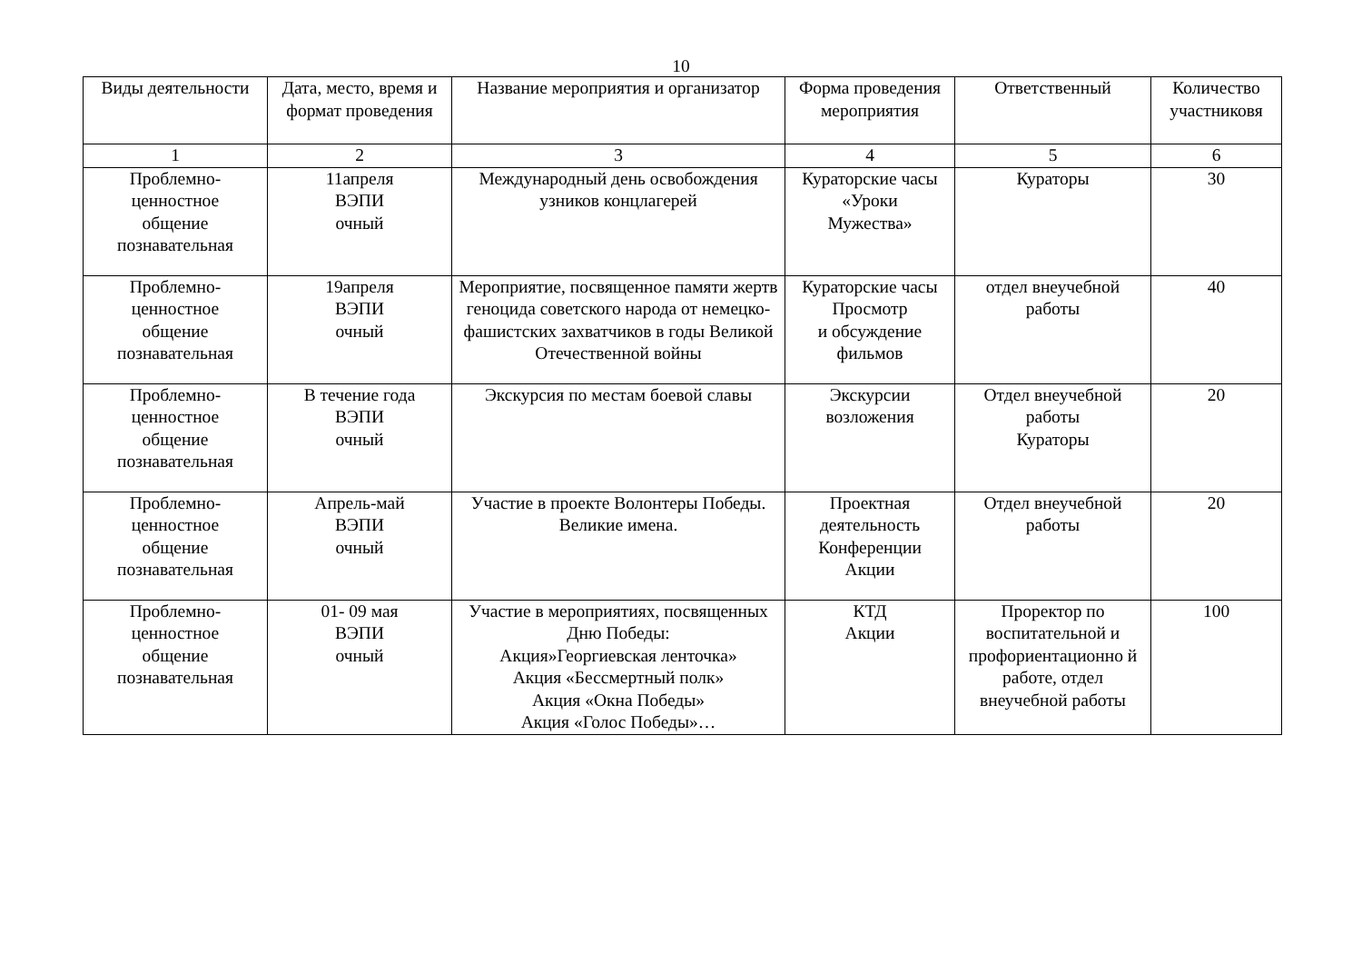10
| Виды деятельности | Дата, место, время и формат проведения | Название мероприятия и организатор | Форма проведения мероприятия | Ответственный | Количество участниковя |
| --- | --- | --- | --- | --- | --- |
| 1 | 2 | 3 | 4 | 5 | 6 |
| Проблемно- ценностное общение познавательная | 11апреля ВЭПИ очный | Международный день освобождения узников концлагерей | Кураторские часы «Уроки Мужества» | Кураторы | 30 |
| Проблемно- ценностное общение познавательная | 19апреля ВЭПИ очный | Мероприятие, посвященное памяти жертв геноцида советского народа от немецко-фашистских захватчиков в годы Великой Отечественной войны | Кураторские часы Просмотр и обсуждение фильмов | отдел внеучебной работы | 40 |
| Проблемно- ценностное общение познавательная | В течение года ВЭПИ очный | Экскурсия по местам боевой славы | Экскурсии возложения | Отдел внеучебной работы Кураторы | 20 |
| Проблемно- ценностное общение познавательная | Апрель-май ВЭПИ очный | Участие в проекте Волонтеры Победы. Великие имена. | Проектная деятельность Конференции Акции | Отдел внеучебной работы | 20 |
| Проблемно- ценностное общение познавательная | 01- 09 мая ВЭПИ очный | Участие в мероприятиях, посвященных Дню Победы: Акция»Георгиевская ленточка» Акция «Бессмертный полк» Акция «Окна Победы» Акция «Голос Победы»… | КТД Акции | Проректор по воспитательной и профориентационно й работе, отдел внеучебной работы | 100 |